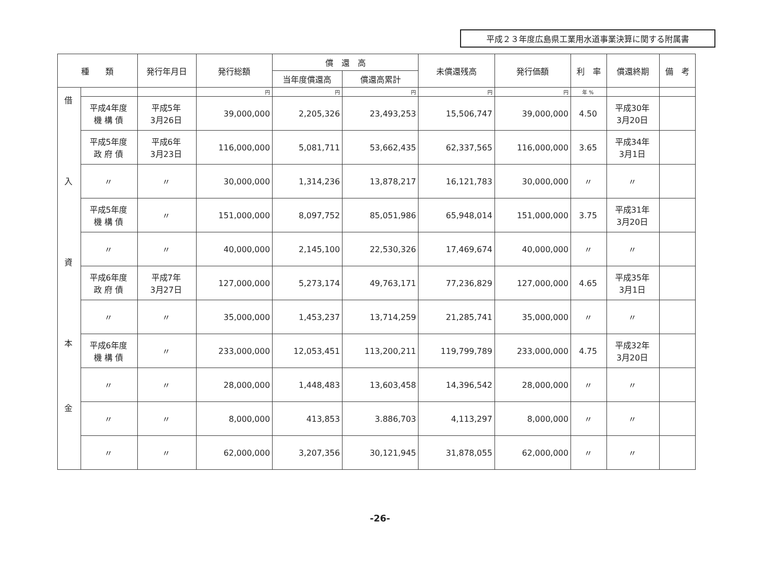平成２３年度広島県工業用水道事業決算に関する附属書
| 種 類 | | 発行年月日 | 発行総額 | 償 還 高 | | 未償還残高 | 発行価額 | 利 率 | 償還終期 | 備 考 |
| --- | --- | --- | --- | --- | --- | --- | --- | --- | --- | --- |
| | | | | 当年度償還高 | 償還高累計 | | | | | |
| 借 入 資 本 金 | | | 円 | 円 | 円 | 円 | 円 | 年 % | | |
| | 平成4年度 機 構 債 | 平成5年 3月26日 | 39,000,000 | 2,205,326 | 23,493,253 | 15,506,747 | 39,000,000 | 4.50 | 平成30年 3月20日 | |
| | 平成5年度 政 府 債 | 平成6年 3月23日 | 116,000,000 | 5,081,711 | 53,662,435 | 62,337,565 | 116,000,000 | 3.65 | 平成34年 3月1日 | |
| | 〃 | 〃 | 30,000,000 | 1,314,236 | 13,878,217 | 16,121,783 | 30,000,000 | 〃 | 〃 | |
| | 平成5年度 機 構 債 | 〃 | 151,000,000 | 8,097,752 | 85,051,986 | 65,948,014 | 151,000,000 | 3.75 | 平成31年 3月20日 | |
| | 〃 | 〃 | 40,000,000 | 2,145,100 | 22,530,326 | 17,469,674 | 40,000,000 | 〃 | 〃 | |
| | 平成6年度 政 府 債 | 平成7年 3月27日 | 127,000,000 | 5,273,174 | 49,763,171 | 77,236,829 | 127,000,000 | 4.65 | 平成35年 3月1日 | |
| | 〃 | 〃 | 35,000,000 | 1,453,237 | 13,714,259 | 21,285,741 | 35,000,000 | 〃 | 〃 | |
| | 平成6年度 機 構 債 | 〃 | 233,000,000 | 12,053,451 | 113,200,211 | 119,799,789 | 233,000,000 | 4.75 | 平成32年 3月20日 | |
| | 〃 | 〃 | 28,000,000 | 1,448,483 | 13,603,458 | 14,396,542 | 28,000,000 | 〃 | 〃 | |
| | 〃 | 〃 | 8,000,000 | 413,853 | 3.886,703 | 4,113,297 | 8,000,000 | 〃 | 〃 | |
| | 〃 | 〃 | 62,000,000 | 3,207,356 | 30,121,945 | 31,878,055 | 62,000,000 | 〃 | 〃 | |
-26-